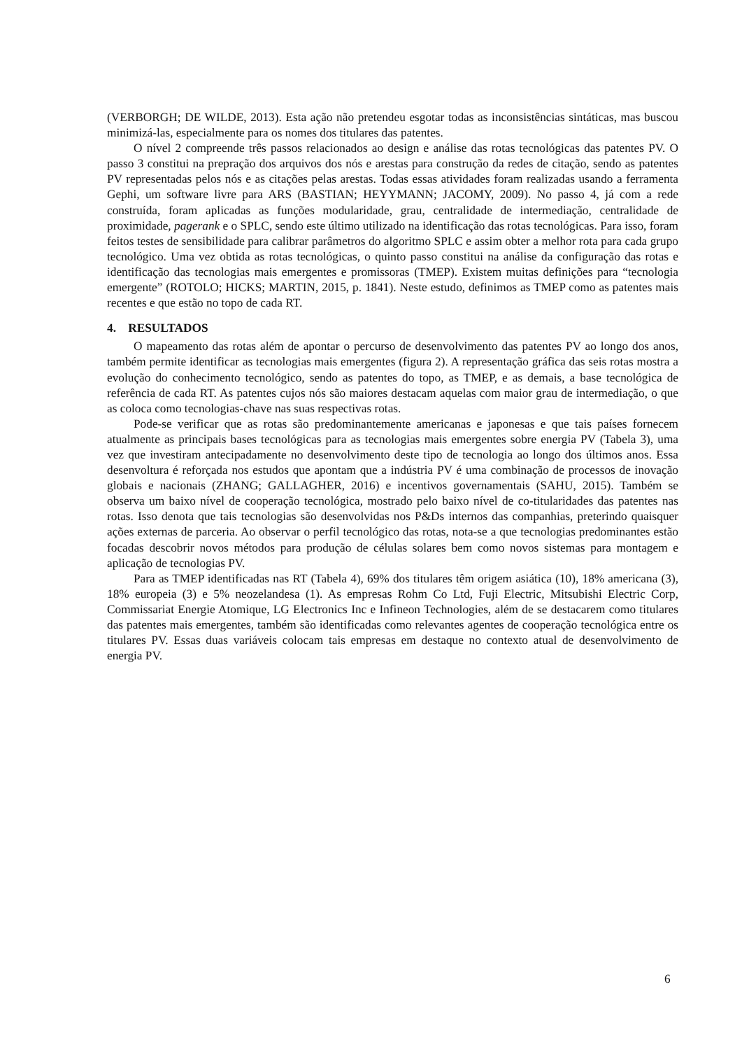(VERBORGH; DE WILDE, 2013). Esta ação não pretendeu esgotar todas as inconsistências sintáticas, mas buscou minimizá-las, especialmente para os nomes dos titulares das patentes.
O nível 2 compreende três passos relacionados ao design e análise das rotas tecnológicas das patentes PV. O passo 3 constitui na prepração dos arquivos dos nós e arestas para construção da redes de citação, sendo as patentes PV representadas pelos nós e as citações pelas arestas. Todas essas atividades foram realizadas usando a ferramenta Gephi, um software livre para ARS (BASTIAN; HEYYMANN; JACOMY, 2009). No passo 4, já com a rede construída, foram aplicadas as funções modularidade, grau, centralidade de intermediação, centralidade de proximidade, pagerank e o SPLC, sendo este último utilizado na identificação das rotas tecnológicas. Para isso, foram feitos testes de sensibilidade para calibrar parâmetros do algoritmo SPLC e assim obter a melhor rota para cada grupo tecnológico. Uma vez obtida as rotas tecnológicas, o quinto passo constitui na análise da configuração das rotas e identificação das tecnologias mais emergentes e promissoras (TMEP). Existem muitas definições para “tecnologia emergente” (ROTOLO; HICKS; MARTIN, 2015, p. 1841). Neste estudo, definimos as TMEP como as patentes mais recentes e que estão no topo de cada RT.
4. RESULTADOS
O mapeamento das rotas além de apontar o percurso de desenvolvimento das patentes PV ao longo dos anos, também permite identificar as tecnologias mais emergentes (figura 2). A representação gráfica das seis rotas mostra a evolução do conhecimento tecnológico, sendo as patentes do topo, as TMEP, e as demais, a base tecnológica de referência de cada RT. As patentes cujos nós são maiores destacam aquelas com maior grau de intermediação, o que as coloca como tecnologias-chave nas suas respectivas rotas.
Pode-se verificar que as rotas são predominantemente americanas e japonesas e que tais países fornecem atualmente as principais bases tecnológicas para as tecnologias mais emergentes sobre energia PV (Tabela 3), uma vez que investiram antecipadamente no desenvolvimento deste tipo de tecnologia ao longo dos últimos anos. Essa desenvoltura é reforçada nos estudos que apontam que a indústria PV é uma combinação de processos de inovação globais e nacionais (ZHANG; GALLAGHER, 2016) e incentivos governamentais (SAHU, 2015). Também se observa um baixo nível de cooperação tecnológica, mostrado pelo baixo nível de co-titularidades das patentes nas rotas. Isso denota que tais tecnologias são desenvolvidas nos P&Ds internos das companhias, preterindo quaisquer ações externas de parceria. Ao observar o perfil tecnológico das rotas, nota-se a que tecnologias predominantes estão focadas descobrir novos métodos para produção de células solares bem como novos sistemas para montagem e aplicação de tecnologias PV.
Para as TMEP identificadas nas RT (Tabela 4), 69% dos titulares têm origem asiática (10), 18% americana (3), 18% europeia (3) e 5% neozelandesa (1). As empresas Rohm Co Ltd, Fuji Electric, Mitsubishi Electric Corp, Commissariat Energie Atomique, LG Electronics Inc e Infineon Technologies, além de se destacarem como titulares das patentes mais emergentes, também são identificadas como relevantes agentes de cooperação tecnológica entre os titulares PV. Essas duas variáveis colocam tais empresas em destaque no contexto atual de desenvolvimento de energia PV.
6